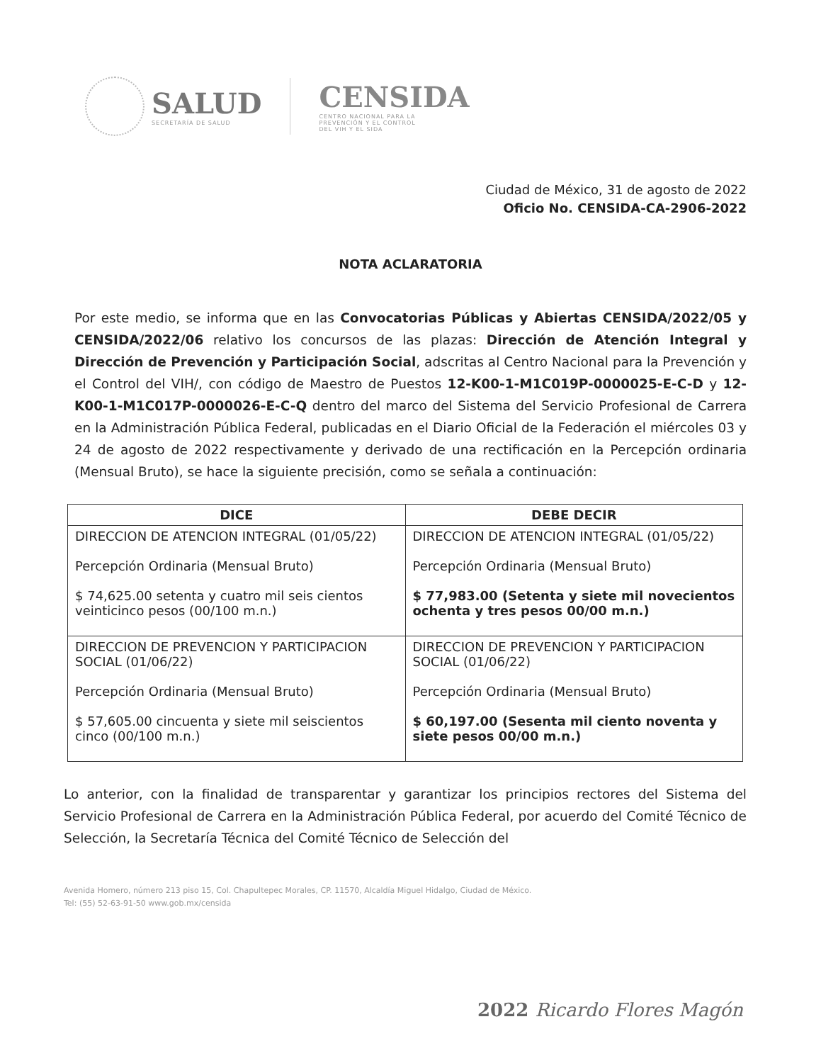SALUD
SECRETARÍA DE SALUD
CENSIDA
CENTRO NACIONAL PARA LA
PREVENCIÓN Y EL CONTROL
DEL VIH Y EL SIDA
Ciudad de México, 31 de agosto de 2022
Oficio No. CENSIDA-CA-2906-2022
NOTA ACLARATORIA
Por este medio, se informa que en las Convocatorias Públicas y Abiertas CENSIDA/2022/05 y CENSIDA/2022/06 relativo los concursos de las plazas: Dirección de Atención Integral y Dirección de Prevención y Participación Social, adscritas al Centro Nacional para la Prevención y el Control del VIH/, con código de Maestro de Puestos 12-K00-1-M1C019P-0000025-E-C-D y 12-K00-1-M1C017P-0000026-E-C-Q dentro del marco del Sistema del Servicio Profesional de Carrera en la Administración Pública Federal, publicadas en el Diario Oficial de la Federación el miércoles 03 y 24 de agosto de 2022 respectivamente y derivado de una rectificación en la Percepción ordinaria (Mensual Bruto), se hace la siguiente precisión, como se señala a continuación:
| DICE | DEBE DECIR |
| --- | --- |
| DIRECCION DE ATENCION INTEGRAL (01/05/22) Percepción Ordinaria (Mensual Bruto) $ 74,625.00 setenta y cuatro mil seis cientos veinticinco pesos (00/100 m.n.) | DIRECCION DE ATENCION INTEGRAL (01/05/22) Percepción Ordinaria (Mensual Bruto) $ 77,983.00 (Setenta y siete mil novecientos ochenta y tres pesos 00/00 m.n.) |
| DIRECCION DE PREVENCION Y PARTICIPACION SOCIAL (01/06/22) Percepción Ordinaria (Mensual Bruto) $ 57,605.00 cincuenta y siete mil seiscientos cinco (00/100 m.n.) | DIRECCION DE PREVENCION Y PARTICIPACION SOCIAL (01/06/22) Percepción Ordinaria (Mensual Bruto) $ 60,197.00 (Sesenta mil ciento noventa y siete pesos 00/00 m.n.) |
Lo anterior, con la finalidad de transparentar y garantizar los principios rectores del Sistema del Servicio Profesional de Carrera en la Administración Pública Federal, por acuerdo del Comité Técnico de Selección, la Secretaría Técnica del Comité Técnico de Selección del
Avenida Homero, número 213 piso 15, Col. Chapultepec Morales, CP. 11570, Alcaldía Miguel Hidalgo, Ciudad de México.
Tel: (55) 52-63-91-50 www.gob.mx/censida
2022 Ricardo Flores Magón